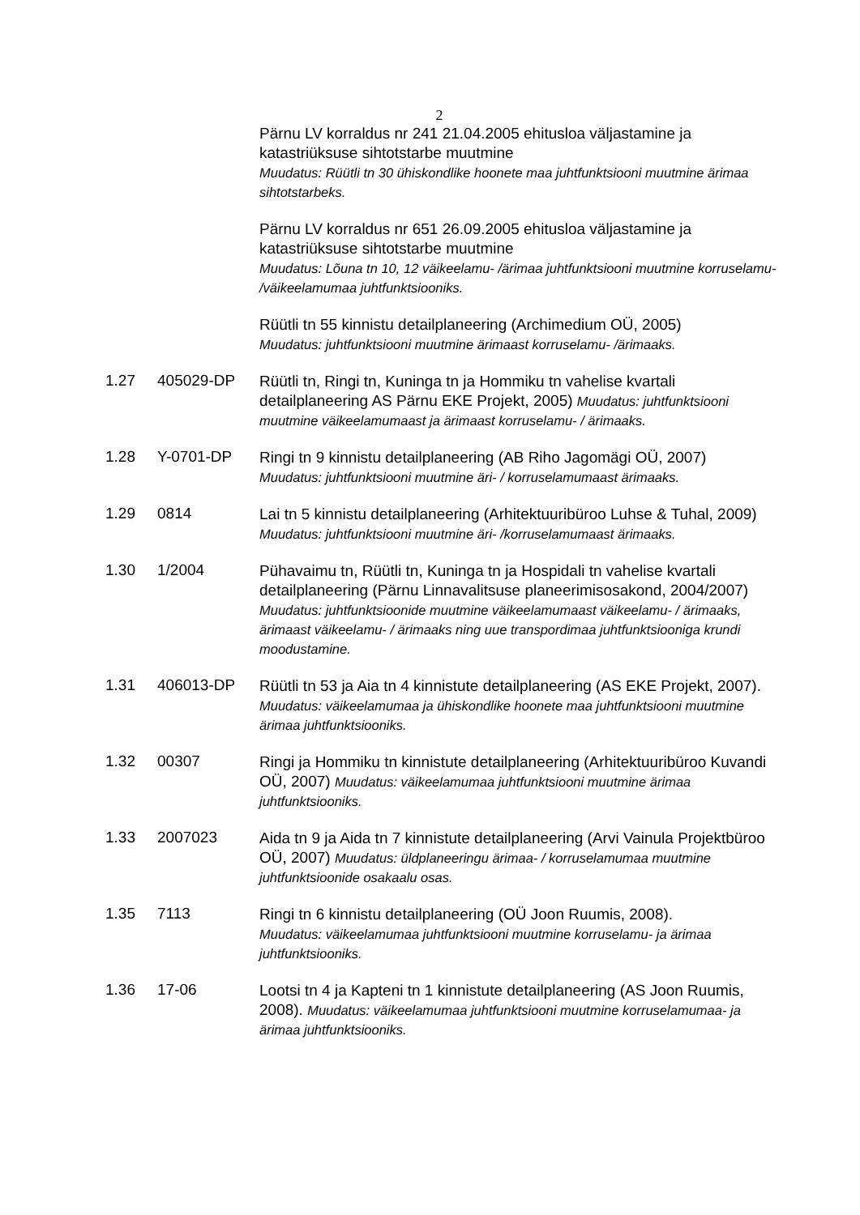2
Pärnu LV korraldus nr 241 21.04.2005 ehitusloa väljastamine ja katastriüksuse sihtotstarbe muutmine
Muudatus: Rüütli tn 30 ühiskondlike hoonete maa juhtfunktsiooni muutmine ärimaa sihtotstarbeks.
Pärnu LV korraldus nr 651 26.09.2005 ehitusloa väljastamine ja katastriüksuse sihtotstarbe muutmine
Muudatus: Lõuna tn 10, 12 väikeelamu- /ärimaa juhtfunktsiooni muutmine korruselamu- /väikeelamumaa juhtfunktsiooniks.
Rüütli tn 55 kinnistu detailplaneering (Archimedium OÜ, 2005)
Muudatus: juhtfunktsiooni muutmine ärimaast korruselamu- /ärimaaks.
1.27 405029-DP
Rüütli tn, Ringi tn, Kuninga tn ja Hommiku tn vahelise kvartali detailplaneering AS Pärnu EKE Projekt, 2005) Muudatus: juhtfunktsiooni muutmine väikeelamumaast ja ärimaast korruselamu- / ärimaaks.
1.28 Y-0701-DP
Ringi tn 9 kinnistu detailplaneering (AB Riho Jagomägi OÜ, 2007)
Muudatus: juhtfunktsiooni muutmine äri- / korruselamumaast ärimaaks.
1.29 0814
Lai tn 5 kinnistu detailplaneering (Arhitektuuribüroo Luhse & Tuhal, 2009) Muudatus: juhtfunktsiooni muutmine äri- /korruselamumaast ärimaaks.
1.30 1/2004
Pühavaimu tn, Rüütli tn, Kuninga tn ja Hospidali tn vahelise kvartali detailplaneering (Pärnu Linnavalitsuse planeerimisosakond, 2004/2007) Muudatus: juhtfunktsioonide muutmine väikeelamumaast väikeelamu- / ärimaaks, ärimaast väikeelamu- / ärimaaks ning uue transpordimaa juhtfunktsiooniga krundi moodustamine.
1.31 406013-DP
Rüütli tn 53 ja Aia tn 4 kinnistute detailplaneering (AS EKE Projekt, 2007). Muudatus: väikeelamumaa ja ühiskondlike hoonete maa juhtfunktsiooni muutmine ärimaa juhtfunktsiooniks.
1.32 00307
Ringi ja Hommiku tn kinnistute detailplaneering (Arhitektuuribüroo Kuvandi OÜ, 2007) Muudatus: väikeelamumaa juhtfunktsiooni muutmine ärimaa juhtfunktsiooniks.
1.33 2007023
Aida tn 9 ja Aida tn 7 kinnistute detailplaneering (Arvi Vainula Projektbüroo OÜ, 2007) Muudatus: üldplaneeringu ärimaa- / korruselamumaa muutmine juhtfunktsioonide osakaalu osas.
1.35 7113
Ringi tn 6 kinnistu detailplaneering (OÜ Joon Ruumis, 2008).
Muudatus: väikeelamumaa juhtfunktsiooni muutmine korruselamu- ja ärimaa juhtfunktsiooniks.
1.36 17-06
Lootsi tn 4 ja Kapteni tn 1 kinnistute detailplaneering (AS Joon Ruumis, 2008). Muudatus: väikeelamumaa juhtfunktsiooni muutmine korruselamumaa- ja ärimaa juhtfunktsiooniks.